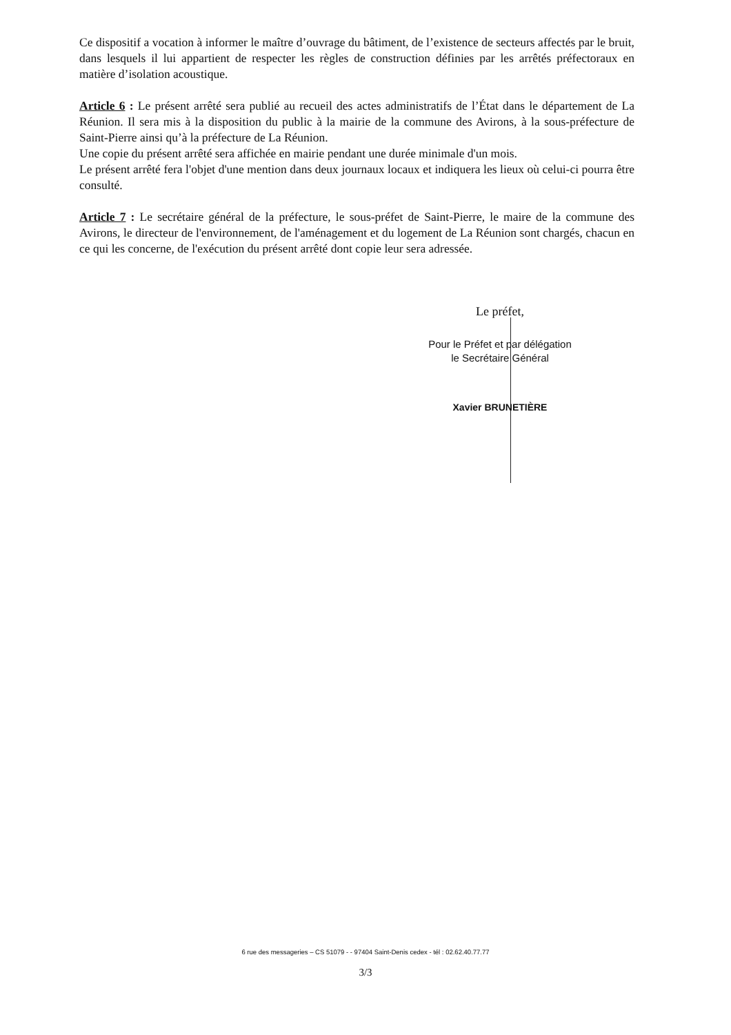Ce dispositif a vocation à informer le maître d’ouvrage du bâtiment, de l’existence de secteurs affectés par le bruit, dans lesquels il lui appartient de respecter les règles de construction définies par les arrêtés préfectoraux en matière d’isolation acoustique.
Article 6 : Le présent arrêté sera publié au recueil des actes administratifs de l’État dans le département de La Réunion. Il sera mis à la disposition du public à la mairie de la commune des Avirons, à la sous-préfecture de Saint-Pierre ainsi qu’à la préfecture de La Réunion.
Une copie du présent arrêté sera affichée en mairie pendant une durée minimale d'un mois.
Le présent arrêté fera l'objet d'une mention dans deux journaux locaux et indiquera les lieux où celui-ci pourra être consulté.
Article 7 : Le secrétaire général de la préfecture, le sous-préfet de Saint-Pierre, le maire de la commune des Avirons, le directeur de l'environnement, de l'aménagement et du logement de La Réunion sont chargés, chacun en ce qui les concerne, de l'exécution du présent arrêté dont copie leur sera adressée.
Le préfet,
Pour le Préfet et par délégation
le Secrétaire Général
Xavier BRUNETIÈRE
6 rue des messageries – CS 51079 - - 97404 Saint-Denis cedex - tél : 02.62.40.77.77
3/3